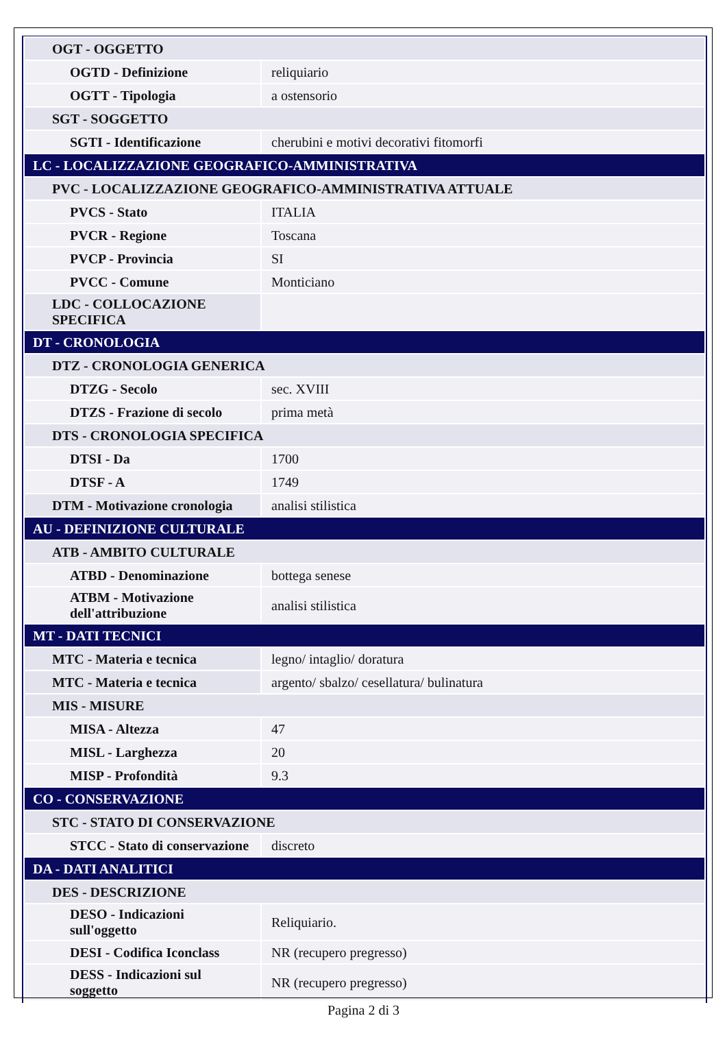| OGT - OGGETTO | |
| OGTD - Definizione | reliquiario |
| OGTT - Tipologia | a ostensorio |
| SGT - SOGGETTO | |
| SGTI - Identificazione | cherubini e motivi decorativi fitomorfi |
| LC - LOCALIZZAZIONE GEOGRAFICO-AMMINISTRATIVA | |
| PVC - LOCALIZZAZIONE GEOGRAFICO-AMMINISTRATIVA ATTUALE | |
| PVCS - Stato | ITALIA |
| PVCR - Regione | Toscana |
| PVCP - Provincia | SI |
| PVCC - Comune | Monticiano |
| LDC - COLLOCAZIONE SPECIFICA | |
| DT - CRONOLOGIA | |
| DTZ - CRONOLOGIA GENERICA | |
| DTZG - Secolo | sec. XVIII |
| DTZS - Frazione di secolo | prima metà |
| DTS - CRONOLOGIA SPECIFICA | |
| DTSI - Da | 1700 |
| DTSF - A | 1749 |
| DTM - Motivazione cronologia | analisi stilistica |
| AU - DEFINIZIONE CULTURALE | |
| ATB - AMBITO CULTURALE | |
| ATBD - Denominazione | bottega senese |
| ATBM - Motivazione dell'attribuzione | analisi stilistica |
| MT - DATI TECNICI | |
| MTC - Materia e tecnica | legno/ intaglio/ doratura |
| MTC - Materia e tecnica | argento/ sbalzo/ cesellatura/ bulinatura |
| MIS - MISURE | |
| MISA - Altezza | 47 |
| MISL - Larghezza | 20 |
| MISP - Profondità | 9.3 |
| CO - CONSERVAZIONE | |
| STC - STATO DI CONSERVAZIONE | |
| STCC - Stato di conservazione | discreto |
| DA - DATI ANALITICI | |
| DES - DESCRIZIONE | |
| DESO - Indicazioni sull'oggetto | Reliquiario. |
| DESI - Codifica Iconclass | NR (recupero pregresso) |
| DESS - Indicazioni sul soggetto | NR (recupero pregresso) |
Pagina 2 di 3